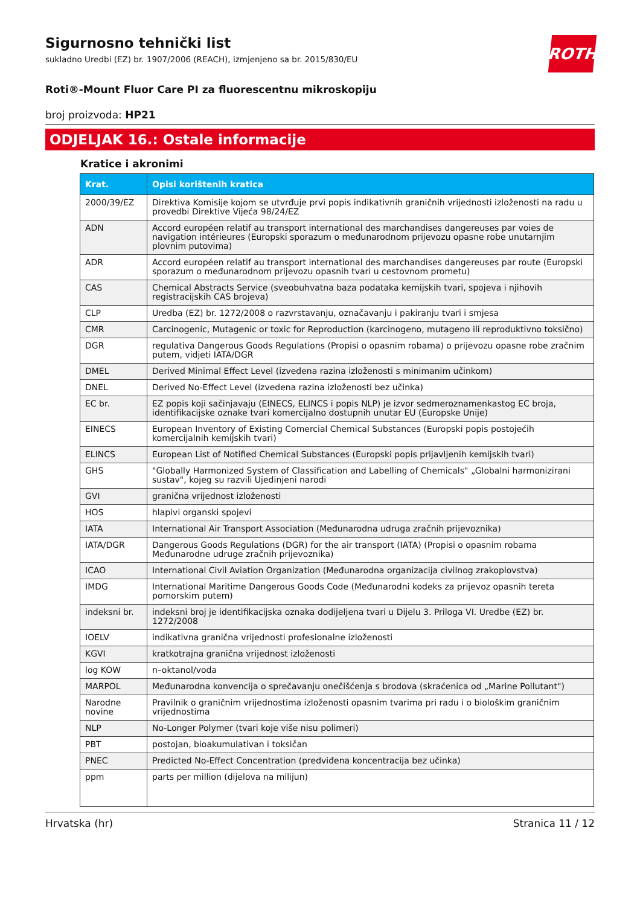ROTH
Sigurnosno tehnički list
sukladno Uredbi (EZ) br. 1907/2006 (REACH), izmjenjeno sa br. 2015/830/EU
Roti®-Mount Fluor Care PI za fluorescentnu mikroskopiju
broj proizvoda: HP21
ODJELJAK 16.: Ostale informacije
Kratice i akronimi
| Krat. | Opisi korištenih kratica |
| --- | --- |
| 2000/39/EZ | Direktiva Komisije kojom se utvrđuje prvi popis indikativnih graničnih vrijednosti izloženosti na radu u provedbi Direktive Vijeća 98/24/EZ |
| ADN | Accord européen relatif au transport international des marchandises dangereuses par voies de navigation intérieures (Europski sporazum o međunarodnom prijevozu opasne robe unutarnjim plovnim putovima) |
| ADR | Accord européen relatif au transport international des marchandises dangereuses par route (Europski sporazum o međunarodnom prijevozu opasnih tvari u cestovnom prometu) |
| CAS | Chemical Abstracts Service (sveobuhvatna baza podataka kemijskih tvari, spojeva i njihovih registracijskih CAS brojeva) |
| CLP | Uredba (EZ) br. 1272/2008 o razvrstavanju, označavanju i pakiranju tvari i smjesa |
| CMR | Carcinogenic, Mutagenic or toxic for Reproduction (karcinogeno, mutageno ili reproduktivno toksično) |
| DGR | regulativa Dangerous Goods Regulations (Propisi o opasnim robama) o prijevozu opasne robe zračnim putem, vidjeti IATA/DGR |
| DMEL | Derived Minimal Effect Level (izvedena razina izloženosti s minimanim učinkom) |
| DNEL | Derived No-Effect Level (izvedena razina izloženosti bez učinka) |
| EC br. | EZ popis koji sačinjavaju (EINECS, ELINCS i popis NLP) je izvor sedmeroznamenkastog EC broja, identifikacijske oznake tvari komercijalno dostupnih unutar EU (Europske Unije) |
| EINECS | European Inventory of Existing Comercial Chemical Substances (Europski popis postojećih komercijalnih kemijskih tvari) |
| ELINCS | European List of Notified Chemical Substances (Europski popis prijavljenih kemijskih tvari) |
| GHS | "Globally Harmonized System of Classification and Labelling of Chemicals" „Globalni harmonizirani sustav", kojeg su razvili Ujedinjeni narodi |
| GVI | granična vrijednost izloženosti |
| HOS | hlapivi organski spojevi |
| IATA | International Air Transport Association (Međunarodna udruga zračnih prijevoznika) |
| IATA/DGR | Dangerous Goods Regulations (DGR) for the air transport (IATA) (Propisi o opasnim robama Međunarodne udruge zračnih prijevoznika) |
| ICAO | International Civil Aviation Organization (Međunarodna organizacija civilnog zrakoplovstva) |
| IMDG | International Maritime Dangerous Goods Code (Međunarodni kodeks za prijevoz opasnih tereta pomorskim putem) |
| indeksni br. | indeksni broj je identifikacijska oznaka dodijeljena tvari u Dijelu 3. Priloga VI. Uredbe (EZ) br. 1272/2008 |
| IOELV | indikativna granična vrijednosti profesionalne izloženosti |
| KGVI | kratkotrajna granična vrijednost izloženosti |
| log KOW | n–oktanol/voda |
| MARPOL | Međunarodna konvencija o sprečavanju onečišćenja s brodova (skraćenica od „Marine Pollutant") |
| Narodne novine | Pravilnik o graničnim vrijednostima izloženosti opasnim tvarima pri radu i o biološkim graničnim vrijednostima |
| NLP | No-Longer Polymer (tvari koje više nisu polimeri) |
| PBT | postojan, bioakumulativan i toksičan |
| PNEC | Predicted No-Effect Concentration (predviđena koncentracija bez učinka) |
| ppm | parts per million (dijelova na milijun) |
Hrvatska (hr) Stranica 11 / 12